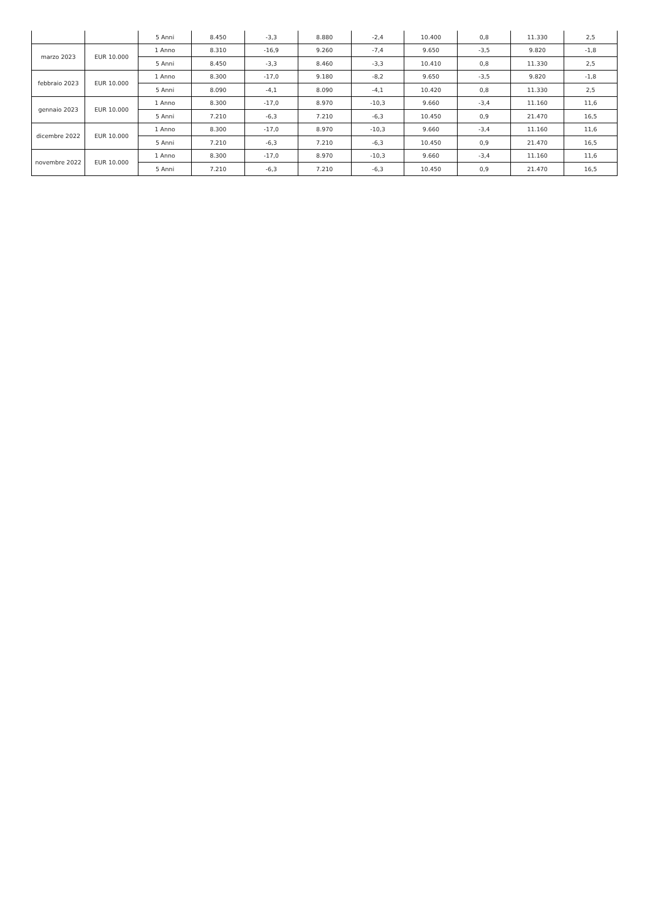| | | 5 Anni | 8.450 | -3,3 | 8.880 | -2,4 | 10.400 | 0,8 | 11.330 | 2,5 |
| marzo 2023 | EUR 10.000 | 1 Anno | 8.310 | -16,9 | 9.260 | -7,4 | 9.650 | -3,5 | 9.820 | -1,8 |
| | | 5 Anni | 8.450 | -3,3 | 8.460 | -3,3 | 10.410 | 0,8 | 11.330 | 2,5 |
| febbraio 2023 | EUR 10.000 | 1 Anno | 8.300 | -17,0 | 9.180 | -8,2 | 9.650 | -3,5 | 9.820 | -1,8 |
| | | 5 Anni | 8.090 | -4,1 | 8.090 | -4,1 | 10.420 | 0,8 | 11.330 | 2,5 |
| gennaio 2023 | EUR 10.000 | 1 Anno | 8.300 | -17,0 | 8.970 | -10,3 | 9.660 | -3,4 | 11.160 | 11,6 |
| | | 5 Anni | 7.210 | -6,3 | 7.210 | -6,3 | 10.450 | 0,9 | 21.470 | 16,5 |
| dicembre 2022 | EUR 10.000 | 1 Anno | 8.300 | -17,0 | 8.970 | -10,3 | 9.660 | -3,4 | 11.160 | 11,6 |
| | | 5 Anni | 7.210 | -6,3 | 7.210 | -6,3 | 10.450 | 0,9 | 21.470 | 16,5 |
| novembre 2022 | EUR 10.000 | 1 Anno | 8.300 | -17,0 | 8.970 | -10,3 | 9.660 | -3,4 | 11.160 | 11,6 |
| | | 5 Anni | 7.210 | -6,3 | 7.210 | -6,3 | 10.450 | 0,9 | 21.470 | 16,5 |